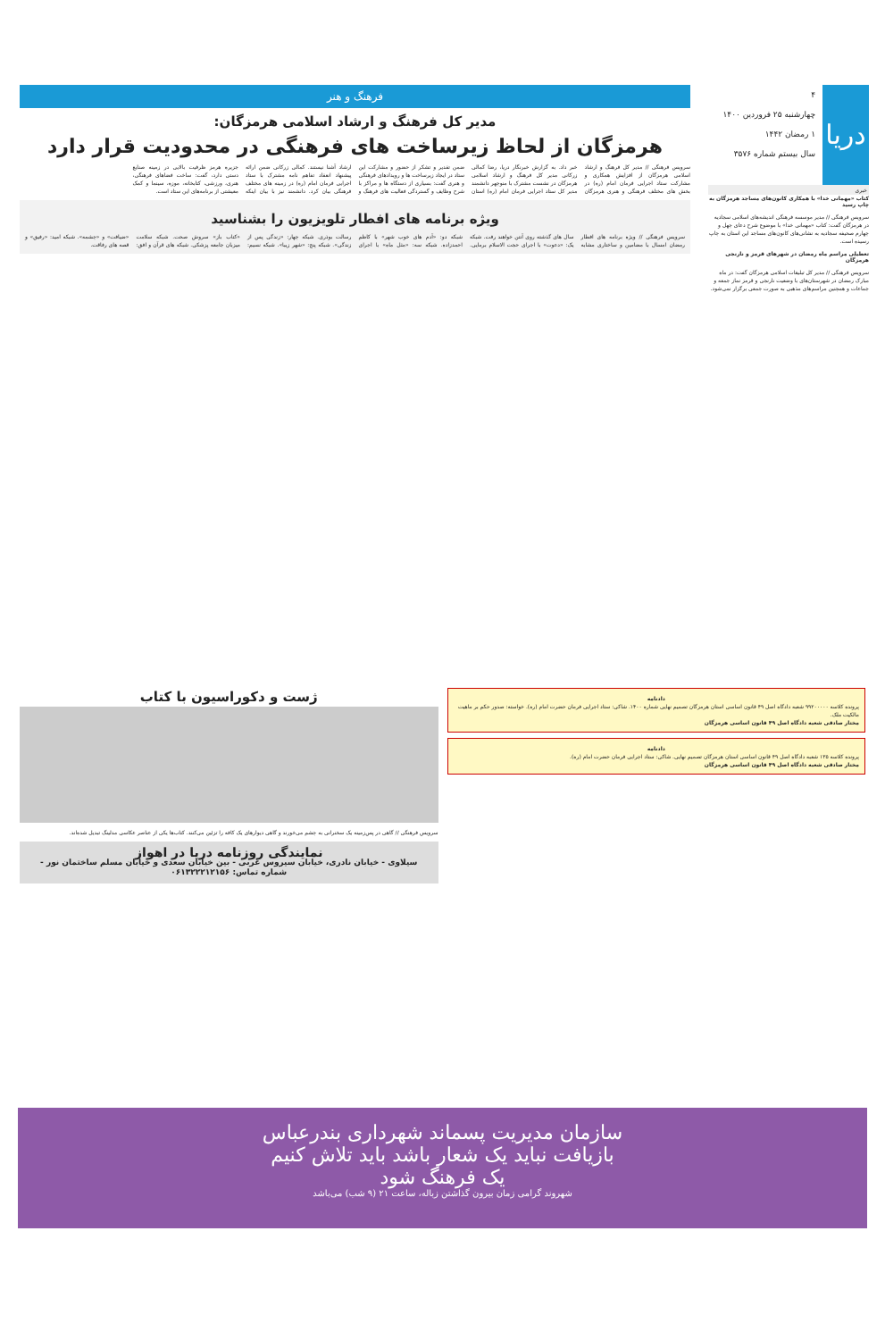دریا
۴
چهارشنبه ۲۵ فروردین ۱۴۰۰
۱ رمضان ۱۴۴۲
سال بیستم شماره ۳۵۷۶
خبری
کتاب «مهمانی خدا» با همکاری کانون‌های مساجد هرمزگان به چاپ رسید
سرویس فرهنگی // مدیر موسسه فرهنگی اندیشه‌های اسلامی سجادیه در هرمزگان گفت: کتاب «مهمانی خدا» با موضوع شرح دعای چهل و چهارم صحیفه سجادیه به نشانی‌های کانون‌های مساجد این استان به چاپ رسیده است.
تعطیلی مراسم ماه رمضان در شهرهای قرمز و نارنجی هرمزگان
سرویس فرهنگی // مدیر کل تبلیغات اسلامی هرمزگان گفت: در ماه مبارک رمضان در شهرستان‌های با وضعیت نارنجی و قرمز نماز جمعه و جماعات و همچنین مراسم‌های مذهبی به صورت جمعی برگزار نمی‌شود.
فرهنگ و هنر
مدیر کل فرهنگ و ارشاد اسلامی هرمزگان:
هرمزگان از لحاظ زیرساخت های فرهنگی در محدودیت قرار دارد
سرویس فرهنگی // مدیر کل فرهنگ و ارشاد اسلامی هرمزگان از افزایش همکاری و مشارکت ستاد اجرایی فرمان امام (ره) در بخش های مختلف فرهنگی و هنری هرمزگان خبر داد. به گزارش خبرنگار دریا، رضا کمالی زرکانی مدیر کل فرهنگ و ارشاد اسلامی هرمزگان در نشست مشترک با منوچهر دانشمند مدیر کل ستاد اجرایی فرمان امام (ره) استان ضمن تقدیر و تشکر از حضور و مشارکت این ستاد در ایجاد زیرساخت ها و رویدادهای فرهنگی و هنری گفت: بسیاری از دستگاه ها و مراکز با شرح وظایف و گستردگی فعالیت های فرهنگ و ارشاد آشنا نیستند. کمالی زرکانی ضمن ارائه پیشنهاد انعقاد تفاهم نامه مشترک با ستاد اجرایی فرمان امام (ره) در زمینه های مختلف فرهنگی بیان کرد. دانشمند نیز با بیان اینکه جزیره هرمز ظرفیت بالایی در زمینه صنایع دستی دارد، گفت: ساخت فضاهای فرهنگی، هنری، ورزشی، کتابخانه، موزه، سینما و کمک معیشتی از برنامه‌های این ستاد است.
ویژه برنامه های افطار تلویزیون را بشناسید
سرویس فرهنگی // ویژه برنامه های افطار رمضان امسال با مضامین و ساختاری مشابه سال های گذشته روی آنتن خواهند رفت. شبکه یک: «دعوت» با اجرای حجت الاسلام برمایی. شبکه دو: «آدم های خوب شهر» با کاظم احمدزاده. شبکه سه: «مثل ماه» با اجرای رسالت بوذری. شبکه چهار: «زندگی پس از زندگی». شبکه پنج: «شهر زیبا». شبکه نسیم: «کتاب باز» سروش صحت. شبکه سلامت میزبان جامعه پزشکی. شبکه های قرآن و افق: «ضیافت» و «چشمه». شبکه امید: «رفیق» و قصه های رفاقت.
دادنامه
پرونده کلاسه ۹۹۲۰۰۰۰۰ شعبه دادگاه اصل ۴۹ قانون اساسی استان هرمزگان تصمیم نهایی شماره ۱۴۰۰. شاکی: ستاد اجرایی فرمان حضرت امام (ره). خواسته: صدور حکم بر ماهیت مالکیت ملک.
مختار صادقی شعبه دادگاه اصل ۴۹ قانون اساسی هرمزگان
دادنامه
پرونده کلاسه ۱۳۵ شعبه دادگاه اصل ۴۹ قانون اساسی استان هرمزگان تصمیم نهایی. شاکی: ستاد اجرایی فرمان حضرت امام (ره).
مختار صادقی شعبه دادگاه اصل ۴۹ قانون اساسی هرمزگان
ژست و دکوراسیون با کتاب
سرویس فرهنگی // گاهی در پس‌زمینه یک سخنرانی به چشم می‌خورند و گاهی دیوارهای یک کافه را تزئین می‌کنند. کتاب‌ها یکی از عناصر عکاسی مدلینگ تبدیل شده‌اند.
نمایندگی روزنامه دریا در اهواز
سیلاوی - خیابان نادری، خیابان سیروس غربی - بین خیابان سعدی و خیابان مسلم ساختمان نور - شماره تماس: ۰۶۱۳۲۲۲۱۲۱۵۶
سازمان مدیریت پسماند شهرداری بندرعباس
بازیافت نباید یک شعار باشد باید تلاش کنیم
یک فرهنگ شود
شهروند گرامی زمان بیرون گذاشتن زباله، ساعت ۲۱ (۹ شب) می‌باشد